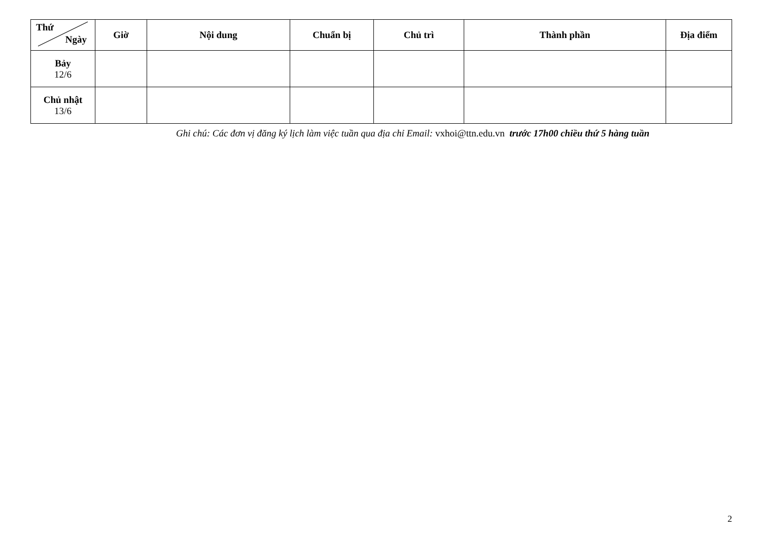| Thứ Ngày | Giờ | Nội dung | Chuẩn bị | Chủ trì | Thành phần | Địa điểm |
| --- | --- | --- | --- | --- | --- | --- |
| Bảy 12/6 | | | | | | |
| Chủ nhật 13/6 | | | | | | |
Ghi chú: Các đơn vị đăng ký lịch làm việc tuần qua địa chỉ Email: vxhoi@ttn.edu.vn trước 17h00 chiều thứ 5 hàng tuần
2